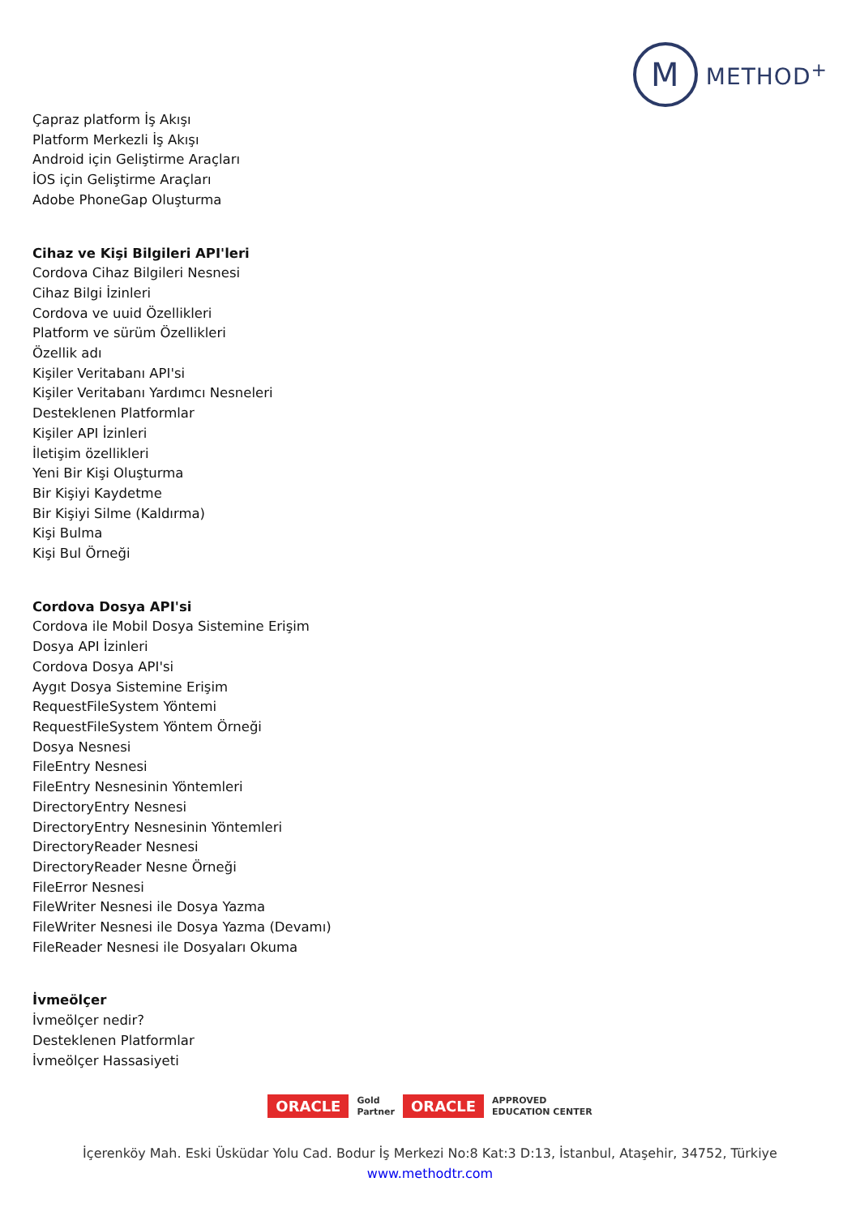M
METHOD<sup>+</sup>
Çapraz platform İş Akışı
Platform Merkezli İş Akışı
Android için Geliştirme Araçları
İOS için Geliştirme Araçları
Adobe PhoneGap Oluşturma
Cihaz ve Kişi Bilgileri API'leri
Cordova Cihaz Bilgileri Nesnesi
Cihaz Bilgi İzinleri
Cordova ve uuid Özellikleri
Platform ve sürüm Özellikleri
Özellik adı
Kişiler Veritabanı API'si
Kişiler Veritabanı Yardımcı Nesneleri
Desteklenen Platformlar
Kişiler API İzinleri
İletişim özellikleri
Yeni Bir Kişi Oluşturma
Bir Kişiyi Kaydetme
Bir Kişiyi Silme (Kaldırma)
Kişi Bulma
Kişi Bul Örneği
Cordova Dosya API'si
Cordova ile Mobil Dosya Sistemine Erişim
Dosya API İzinleri
Cordova Dosya API'si
Aygıt Dosya Sistemine Erişim
RequestFileSystem Yöntemi
RequestFileSystem Yöntem Örneği
Dosya Nesnesi
FileEntry Nesnesi
FileEntry Nesnesinin Yöntemleri
DirectoryEntry Nesnesi
DirectoryEntry Nesnesinin Yöntemleri
DirectoryReader Nesnesi
DirectoryReader Nesne Örneği
FileError Nesnesi
FileWriter Nesnesi ile Dosya Yazma
FileWriter Nesnesi ile Dosya Yazma (Devamı)
FileReader Nesnesi ile Dosyaları Okuma
İvmeölçer
İvmeölçer nedir?
Desteklenen Platformlar
İvmeölçer Hassasiyeti
ORACLE Gold
Partner ORACLE APPROVED
EDUCATION CENTER
İçerenköy Mah. Eski Üsküdar Yolu Cad. Bodur İş Merkezi No:8 Kat:3 D:13, İstanbul, Ataşehir, 34752, Türkiye
www.methodtr.com